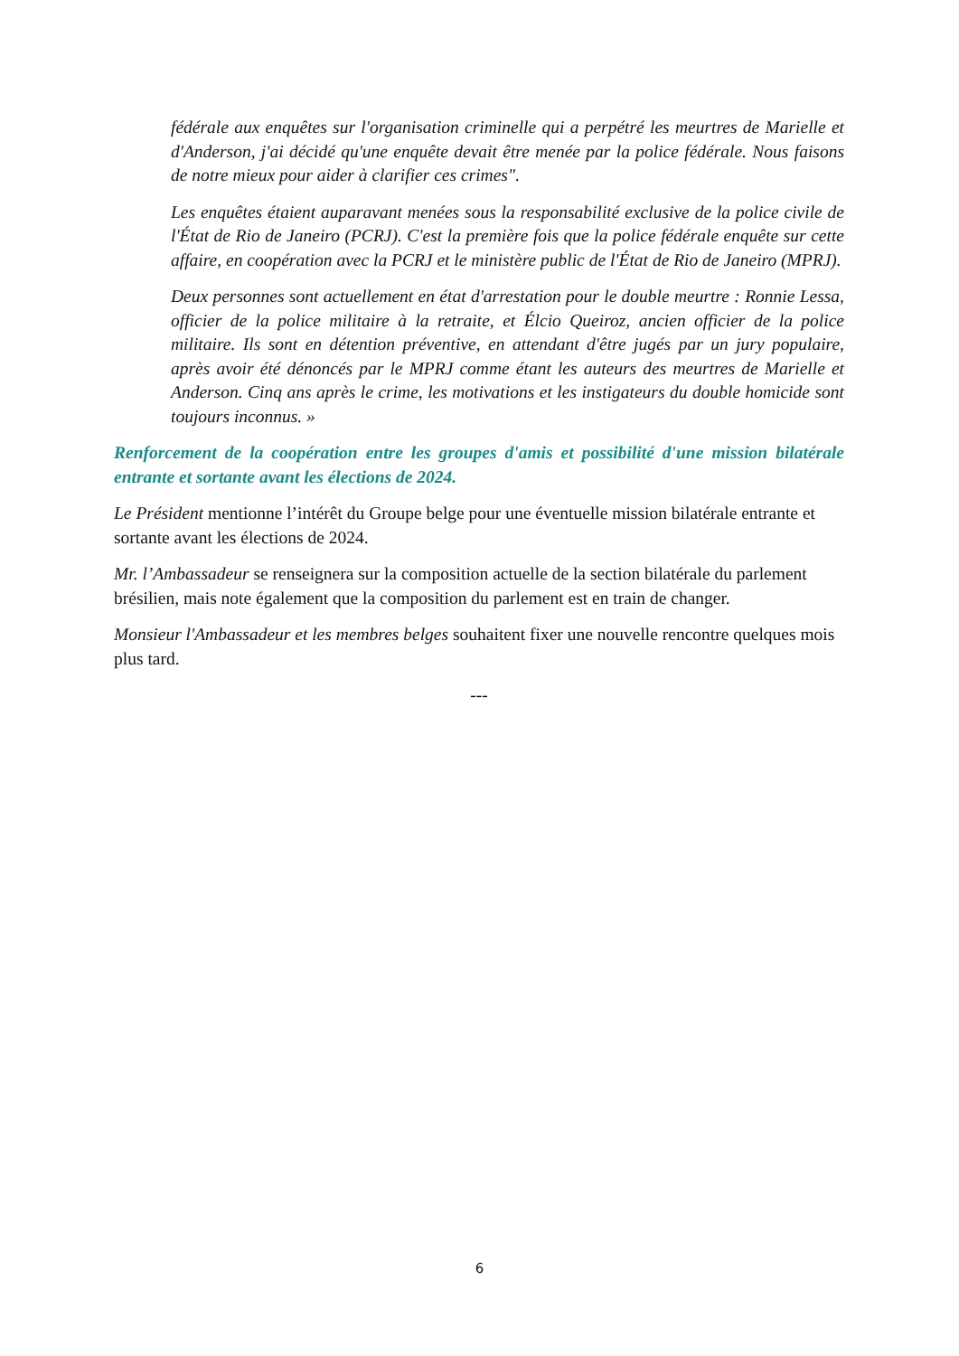fédérale aux enquêtes sur l'organisation criminelle qui a perpétré les meurtres de Marielle et d'Anderson, j'ai décidé qu'une enquête devait être menée par la police fédérale. Nous faisons de notre mieux pour aider à clarifier ces crimes".
Les enquêtes étaient auparavant menées sous la responsabilité exclusive de la police civile de l'État de Rio de Janeiro (PCRJ). C'est la première fois que la police fédérale enquête sur cette affaire, en coopération avec la PCRJ et le ministère public de l'État de Rio de Janeiro (MPRJ).
Deux personnes sont actuellement en état d'arrestation pour le double meurtre : Ronnie Lessa, officier de la police militaire à la retraite, et Élcio Queiroz, ancien officier de la police militaire. Ils sont en détention préventive, en attendant d'être jugés par un jury populaire, après avoir été dénoncés par le MPRJ comme étant les auteurs des meurtres de Marielle et Anderson. Cinq ans après le crime, les motivations et les instigateurs du double homicide sont toujours inconnus. »
Renforcement de la coopération entre les groupes d'amis et possibilité d'une mission bilatérale entrante et sortante avant les élections de 2024.
Le Président mentionne l’intérêt du Groupe belge pour une éventuelle mission bilatérale entrante et sortante avant les élections de 2024.
Mr. l’Ambassadeur se renseignera sur la composition actuelle de la section bilatérale du parlement brésilien, mais note également que la composition du parlement est en train de changer.
Monsieur l'Ambassadeur et les membres belges souhaitent fixer une nouvelle rencontre quelques mois plus tard.
---
6